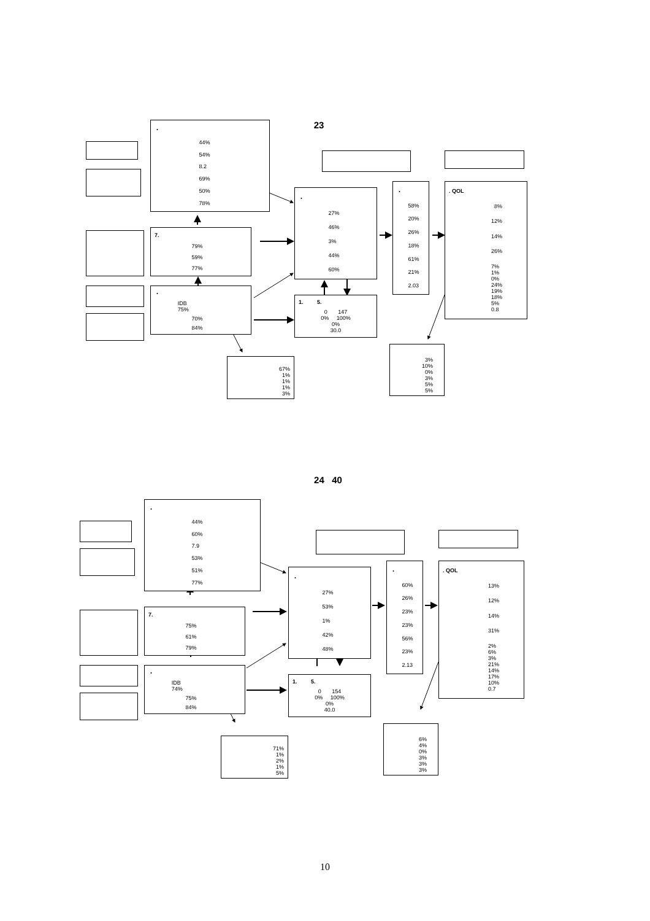23
・
44%
54%
8.2
69%
50%
78%
・
27%
46%
3%
44%
60%
・
58%
20%
26%
18%
61%
21%
2.03
. QOL
8%
12%
14%
26%
7%
1%
0%
24%
19%
18%
5%
0.8
7.
79%
59%
77%
・
IDB
75%
70%
84%
1. 5.
0 147
0% 100%
0%
30.0
67%
1%
1%
1%
3%
3%
10%
0%
3%
5%
5%
24 40
・
44%
60%
7.9
53%
51%
77%
・
27%
53%
1%
42%
48%
・
60%
26%
23%
23%
56%
23%
2.13
. QOL
13%
12%
14%
31%
2%
6%
3%
21%
14%
17%
10%
0.7
7.
75%
61%
79%
・
IDB
74%
75%
84%
1. 5.
0 154
0% 100%
0%
40.0
71%
1%
2%
1%
5%
6%
4%
0%
3%
3%
3%
10